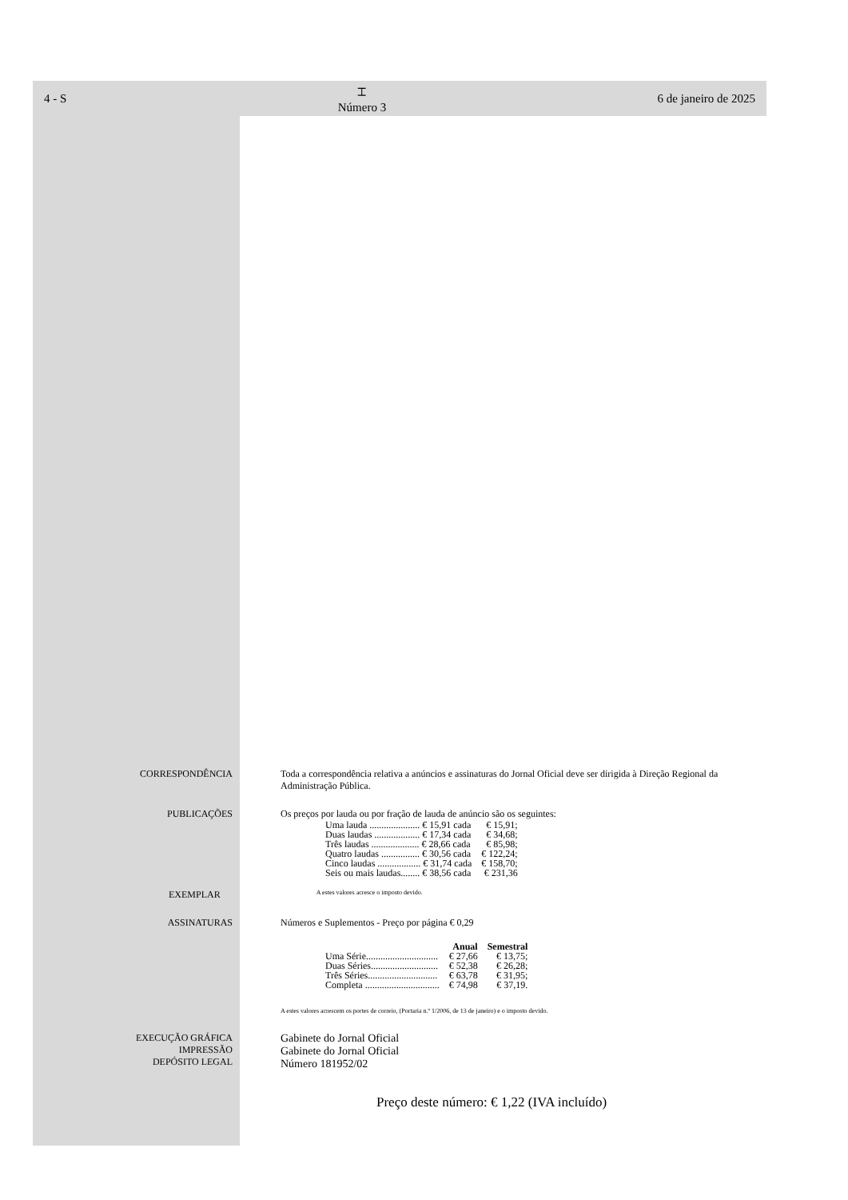4 - S ⌶
Número 3 6 de janeiro de 2025
CORRESPONDÊNCIA Toda a correspondência relativa a anúncios e assinaturas do Jornal Oficial deve ser dirigida à Direção Regional da Administração Pública.
PUBLICAÇÕES Os preços por lauda ou por fração de lauda de anúncio são os seguintes:
| Uma lauda ..................... € 15,91 cada | € 15,91; |
| Duas laudas ................... € 17,34 cada | € 34,68; |
| Três laudas .................... € 28,66 cada | € 85,98; |
| Quatro laudas ................ € 30,56 cada | € 122,24; |
| Cinco laudas .................. € 31,74 cada | € 158,70; |
| Seis ou mais laudas........ € 38,56 cada | € 231,36 |
EXEMPLAR
A estes valores acresce o imposto devido.
ASSINATURAS Números e Suplementos - Preço por página € 0,29
| | Anual | Semestral |
| --- | --- | --- |
| Uma Série.............................. | € 27,66 | € 13,75; |
| Duas Séries............................ | € 52,38 | € 26,28; |
| Três Séries............................. | € 63,78 | € 31,95; |
| Completa ............................... | € 74,98 | € 37,19. |
A estes valores acrescem os portes de correio, (Portaria n.º 1/2006, de 13 de janeiro) e o imposto devido.
EXECUÇÃO GRÁFICA
IMPRESSÃO
DEPÓSITO LEGAL
Gabinete do Jornal Oficial
Gabinete do Jornal Oficial
Número 181952/02
Preço deste número: € 1,22 (IVA incluído)